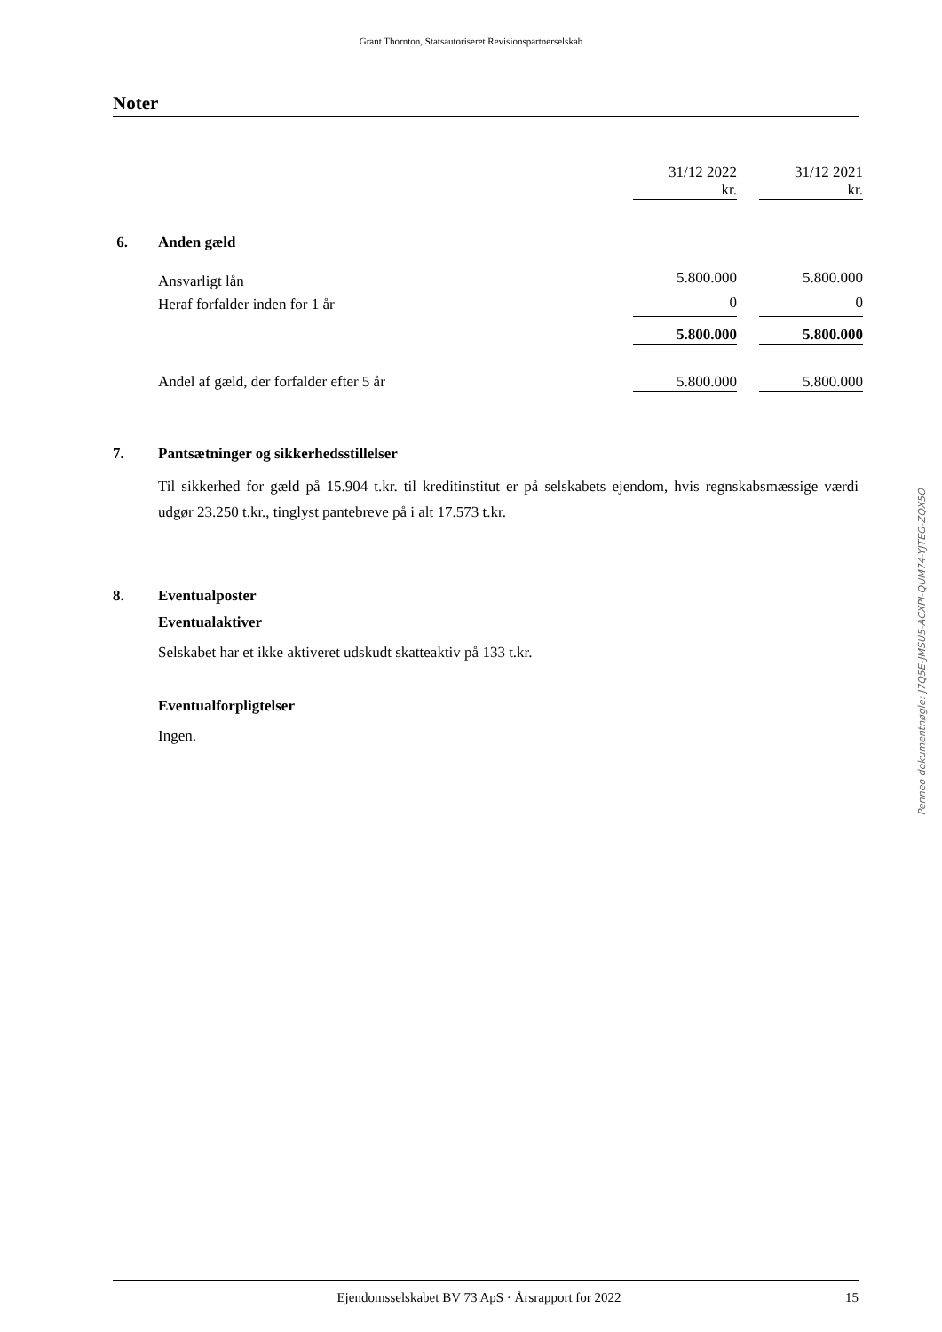Grant Thornton, Statsautoriseret Revisionspartnerselskab
Noter
| | 31/12 2022 kr. | | 31/12 2021 kr. |
| 6. Anden gæld | | | |
| Ansvarligt lån | 5.800.000 | | 5.800.000 |
| Heraf forfalder inden for 1 år | 0 | | 0 |
| | 5.800.000 | | 5.800.000 |
| Andel af gæld, der forfalder efter 5 år | 5.800.000 | | 5.800.000 |
7. Pantsætninger og sikkerhedsstillelser
Til sikkerhed for gæld på 15.904 t.kr. til kreditinstitut er på selskabets ejendom, hvis regnskabsmæssige værdi udgør 23.250 t.kr., tinglyst pantebreve på i alt 17.573 t.kr.
8. Eventualposter
Eventualaktiver
Selskabet har et ikke aktiveret udskudt skatteaktiv på 133 t.kr.
Eventualforpligtelser
Ingen.
Penneo dokumentnøgle: J7Q5E-JMSU5-ACXPI-QUM74-YJTEG-ZQX5O
Ejendomsselskabet BV 73 ApS · Årsrapport for 2022 15